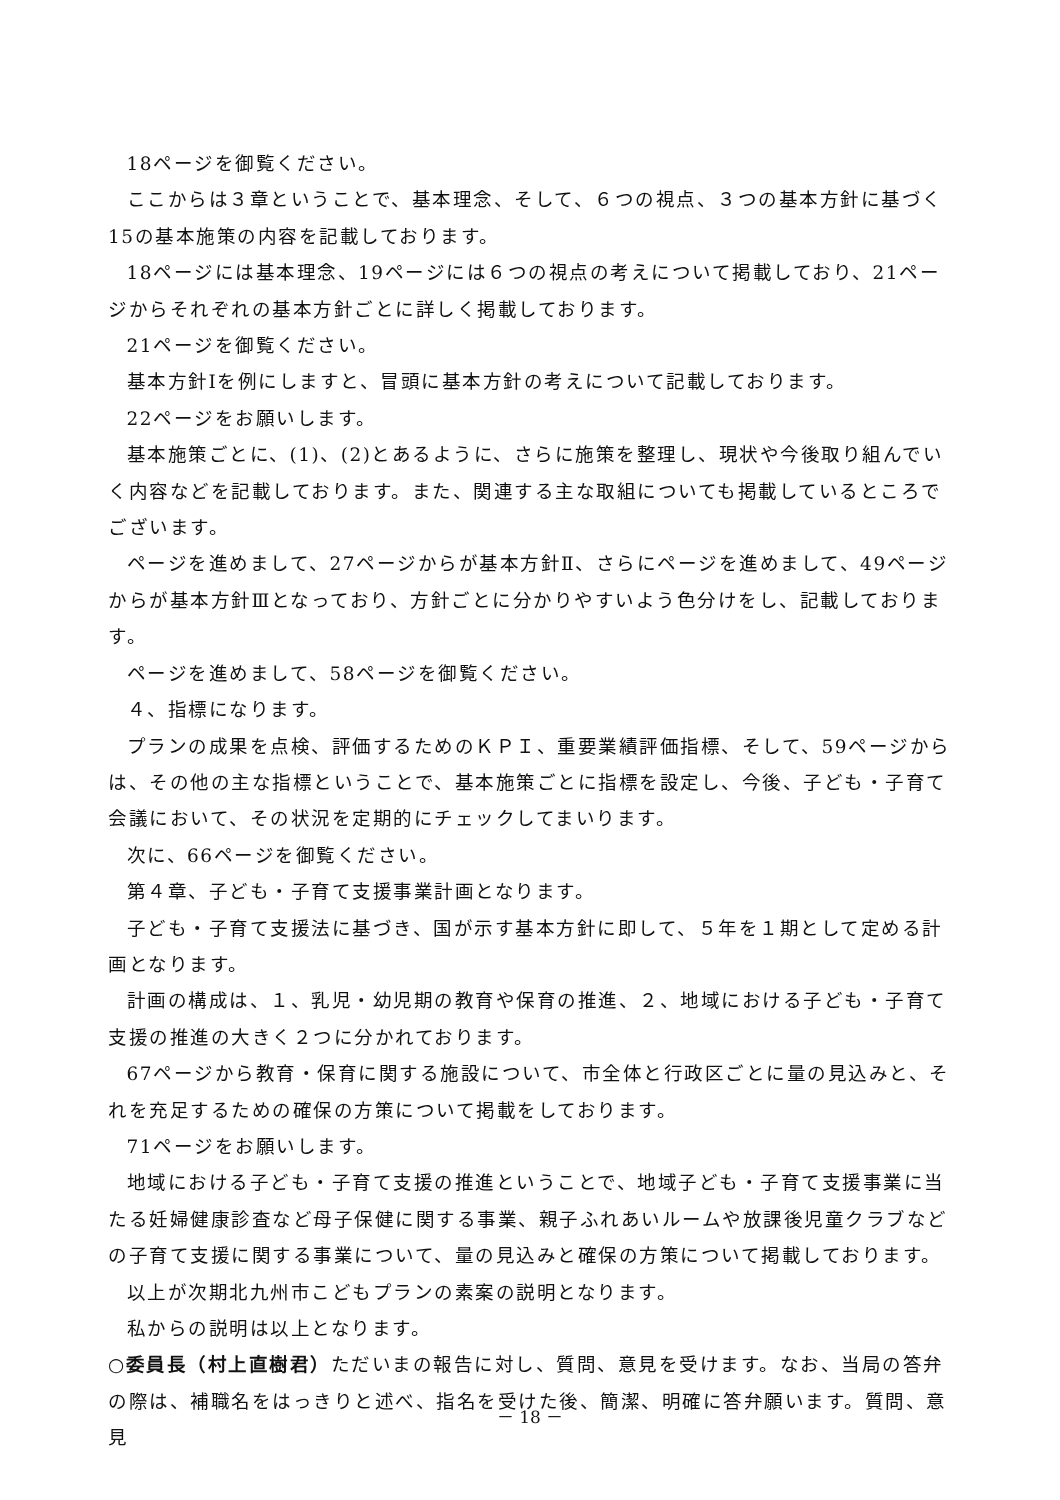18ページを御覧ください。
ここからは３章ということで、基本理念、そして、６つの視点、３つの基本方針に基づく15の基本施策の内容を記載しております。
18ページには基本理念、19ページには６つの視点の考えについて掲載しており、21ページからそれぞれの基本方針ごとに詳しく掲載しております。
21ページを御覧ください。
基本方針Ⅰを例にしますと、冒頭に基本方針の考えについて記載しております。
22ページをお願いします。
基本施策ごとに、(1)、(2)とあるように、さらに施策を整理し、現状や今後取り組んでいく内容などを記載しております。また、関連する主な取組についても掲載しているところでございます。
ページを進めまして、27ページからが基本方針Ⅱ、さらにページを進めまして、49ページからが基本方針Ⅲとなっており、方針ごとに分かりやすいよう色分けをし、記載しております。
ページを進めまして、58ページを御覧ください。
４、指標になります。
プランの成果を点検、評価するためのＫＰＩ、重要業績評価指標、そして、59ページからは、その他の主な指標ということで、基本施策ごとに指標を設定し、今後、子ども・子育て会議において、その状況を定期的にチェックしてまいります。
次に、66ページを御覧ください。
第４章、子ども・子育て支援事業計画となります。
子ども・子育て支援法に基づき、国が示す基本方針に即して、５年を１期として定める計画となります。
計画の構成は、１、乳児・幼児期の教育や保育の推進、２、地域における子ども・子育て支援の推進の大きく２つに分かれております。
67ページから教育・保育に関する施設について、市全体と行政区ごとに量の見込みと、それを充足するための確保の方策について掲載をしております。
71ページをお願いします。
地域における子ども・子育て支援の推進ということで、地域子ども・子育て支援事業に当たる妊婦健康診査など母子保健に関する事業、親子ふれあいルームや放課後児童クラブなどの子育て支援に関する事業について、量の見込みと確保の方策について掲載しております。
以上が次期北九州市こどもプランの素案の説明となります。
私からの説明は以上となります。
○委員長（村上直樹君）ただいまの報告に対し、質問、意見を受けます。なお、当局の答弁の際は、補職名をはっきりと述べ、指名を受けた後、簡潔、明確に答弁願います。質問、意見
－ 18 －